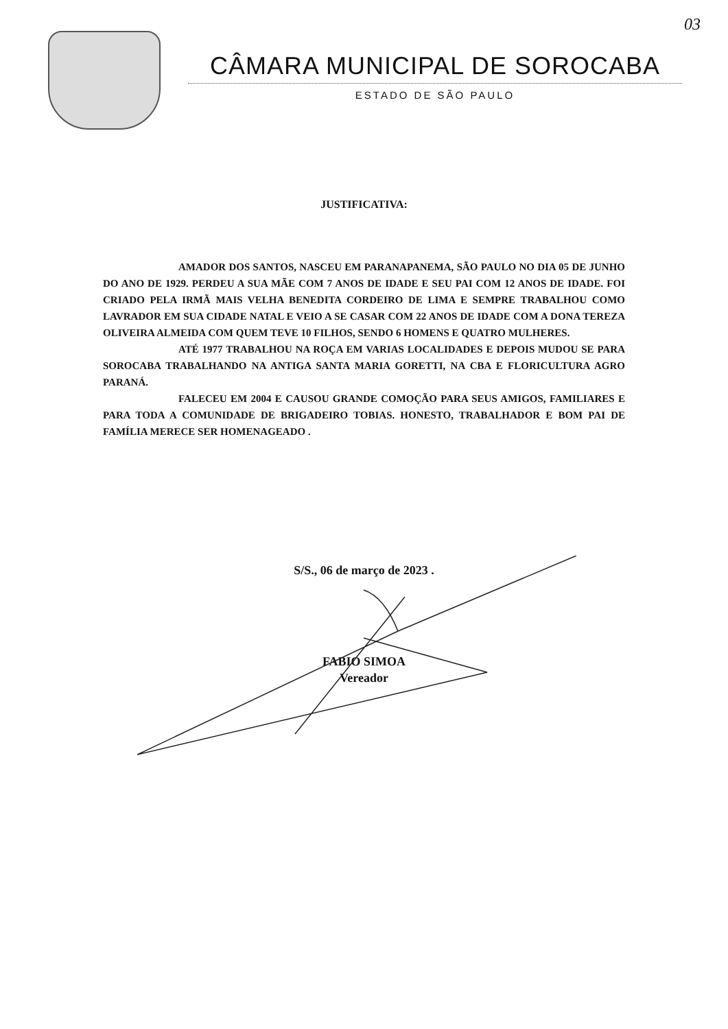03
CÂMARA MUNICIPAL DE SOROCABA
ESTADO DE SÃO PAULO
JUSTIFICATIVA:
AMADOR DOS SANTOS, NASCEU EM PARANAPANEMA, SÃO PAULO NO DIA 05 DE JUNHO DO ANO DE 1929. PERDEU A SUA MÃE COM 7 ANOS DE IDADE E SEU PAI COM 12 ANOS DE IDADE. FOI CRIADO PELA IRMÃ MAIS VELHA BENEDITA CORDEIRO DE LIMA E SEMPRE TRABALHOU COMO LAVRADOR EM SUA CIDADE NATAL E VEIO A SE CASAR COM 22 ANOS DE IDADE COM A DONA TEREZA OLIVEIRA ALMEIDA COM QUEM TEVE 10 FILHOS, SENDO 6 HOMENS E QUATRO MULHERES.
ATÉ 1977 TRABALHOU NA ROÇA EM VARIAS LOCALIDADES E DEPOIS MUDOU SE PARA SOROCABA TRABALHANDO NA ANTIGA SANTA MARIA GORETTI, NA CBA E FLORICULTURA AGRO PARANÁ.
FALECEU EM 2004 E CAUSOU GRANDE COMOÇÃO PARA SEUS AMIGOS, FAMILIARES E PARA TODA A COMUNIDADE DE BRIGADEIRO TOBIAS. HONESTO, TRABALHADOR E BOM PAI DE FAMÍLIA MERECE SER HOMENAGEADO .
S/S., 06 de março de 2023 .
FABIO SIMOA
Vereador